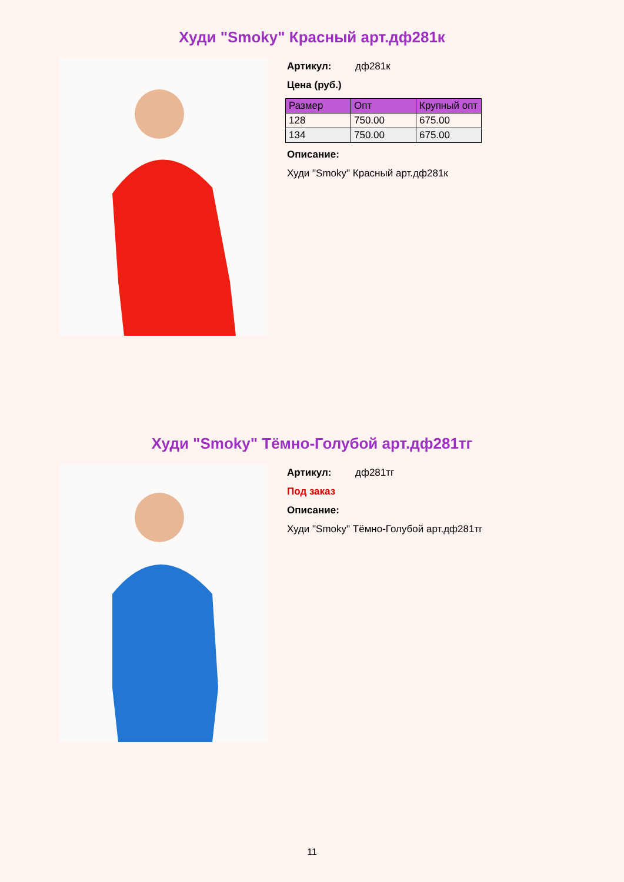Худи "Smoky" Красный арт.дф281к
Артикул: дф281к
Цена (руб.)
| Размер | Опт | Крупный опт |
| --- | --- | --- |
| 128 | 750.00 | 675.00 |
| 134 | 750.00 | 675.00 |
Описание:
Худи "Smoky" Красный арт.дф281к
Худи "Smoky" Тёмно-Голубой арт.дф281тг
Артикул: дф281тг
Под заказ
Описание:
Худи "Smoky" Тёмно-Голубой арт.дф281тг
11